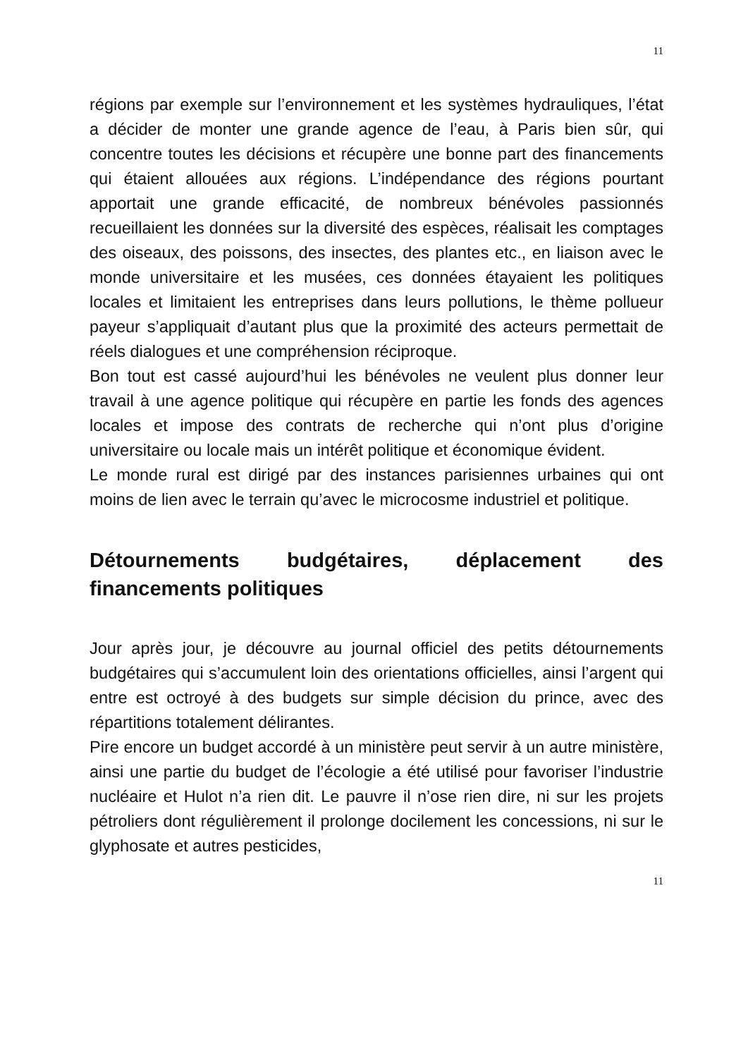11
régions par exemple sur l’environnement et les systèmes hydrauliques, l’état a décider de monter une grande agence de l’eau, à Paris bien sûr, qui concentre toutes les décisions et récupère une bonne part des financements qui étaient allouées aux régions. L’indépendance des régions pourtant apportait une grande efficacité, de nombreux bénévoles passionnés recueillaient les données sur la diversité des espèces, réalisait les comptages des oiseaux, des poissons, des insectes, des plantes etc., en liaison avec le monde universitaire et les musées, ces données étayaient les politiques locales et limitaient les entreprises dans leurs pollutions, le thème pollueur payeur s’appliquait d’autant plus que la proximité des acteurs permettait de réels dialogues et une compréhension réciproque.
Bon tout est cassé aujourd’hui les bénévoles ne veulent plus donner leur travail à une agence politique qui récupère en partie les fonds des agences locales et impose des contrats de recherche qui n’ont plus d’origine universitaire ou locale mais un intérêt politique et économique évident.
Le monde rural est dirigé par des instances parisiennes urbaines qui ont moins de lien avec le terrain qu’avec le microcosme industriel et politique.
Détournements budgétaires, déplacement des financements politiques
Jour après jour, je découvre au journal officiel des petits détournements budgétaires qui s’accumulent loin des orientations officielles, ainsi l’argent qui entre est octroyé à des budgets sur simple décision du prince, avec des répartitions totalement délirantes.
Pire encore un budget accordé à un ministère peut servir à un autre ministère, ainsi une partie du budget de l’écologie a été utilisé pour favoriser l’industrie nucléaire et Hulot n’a rien dit. Le pauvre il n’ose rien dire, ni sur les projets pétroliers dont régulièrement il prolonge docilement les concessions, ni sur le glyphosate et autres pesticides,
11